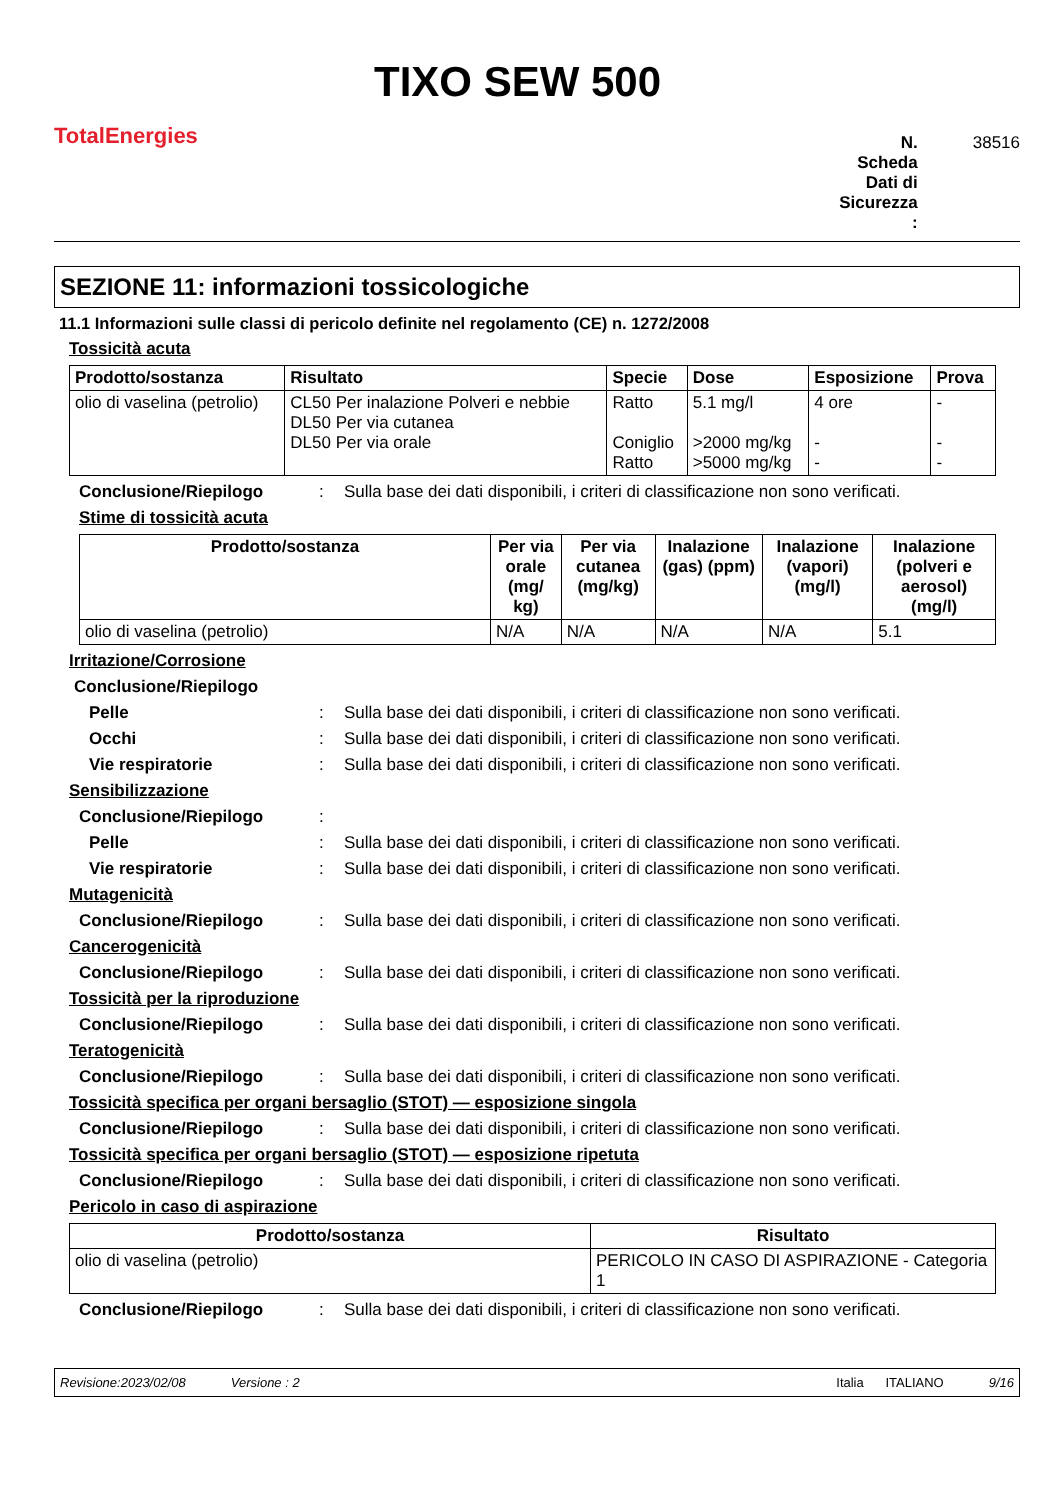TotalEnergies
TIXO SEW 500
N.
Scheda
Dati di
Sicurezza
:
38516
SEZIONE 11: informazioni tossicologiche
11.1 Informazioni sulle classi di pericolo definite nel regolamento (CE) n. 1272/2008
Tossicità acuta
| Prodotto/sostanza | Risultato | Specie | Dose | Esposizione | Prova |
| --- | --- | --- | --- | --- | --- |
| olio di vaselina (petrolio) | CL50 Per inalazione Polveri e nebbie DL50 Per via cutanea DL50 Per via orale | Ratto Coniglio Ratto | 5.1 mg/l >2000 mg/kg >5000 mg/kg | 4 ore - - | - - - |
Conclusione/Riepilogo: Sulla base dei dati disponibili, i criteri di classificazione non sono verificati.
Stime di tossicità acuta
| Prodotto/sostanza | Per via orale (mg/ kg) | Per via cutanea (mg/kg) | Inalazione (gas) (ppm) | Inalazione (vapori) (mg/l) | Inalazione (polveri e aerosol) (mg/l) |
| --- | --- | --- | --- | --- | --- |
| olio di vaselina (petrolio) | N/A | N/A | N/A | N/A | 5.1 |
Irritazione/Corrosione
Conclusione/Riepilogo
Pelle: Sulla base dei dati disponibili, i criteri di classificazione non sono verificati.
Occhi: Sulla base dei dati disponibili, i criteri di classificazione non sono verificati.
Vie respiratorie: Sulla base dei dati disponibili, i criteri di classificazione non sono verificati.
Sensibilizzazione
Conclusione/Riepilogo:
Pelle: Sulla base dei dati disponibili, i criteri di classificazione non sono verificati.
Vie respiratorie: Sulla base dei dati disponibili, i criteri di classificazione non sono verificati.
Mutagenicità
Conclusione/Riepilogo: Sulla base dei dati disponibili, i criteri di classificazione non sono verificati.
Cancerogenicità
Conclusione/Riepilogo: Sulla base dei dati disponibili, i criteri di classificazione non sono verificati.
Tossicità per la riproduzione
Conclusione/Riepilogo: Sulla base dei dati disponibili, i criteri di classificazione non sono verificati.
Teratogenicità
Conclusione/Riepilogo: Sulla base dei dati disponibili, i criteri di classificazione non sono verificati.
Tossicità specifica per organi bersaglio (STOT) — esposizione singola
Conclusione/Riepilogo: Sulla base dei dati disponibili, i criteri di classificazione non sono verificati.
Tossicità specifica per organi bersaglio (STOT) — esposizione ripetuta
Conclusione/Riepilogo: Sulla base dei dati disponibili, i criteri di classificazione non sono verificati.
Pericolo in caso di aspirazione
| Prodotto/sostanza | Risultato |
| --- | --- |
| olio di vaselina (petrolio) | PERICOLO IN CASO DI ASPIRAZIONE - Categoria 1 |
Conclusione/Riepilogo: Sulla base dei dati disponibili, i criteri di classificazione non sono verificati.
Revisione:2023/02/08 Versione : 2 Italia ITALIANO 9/16